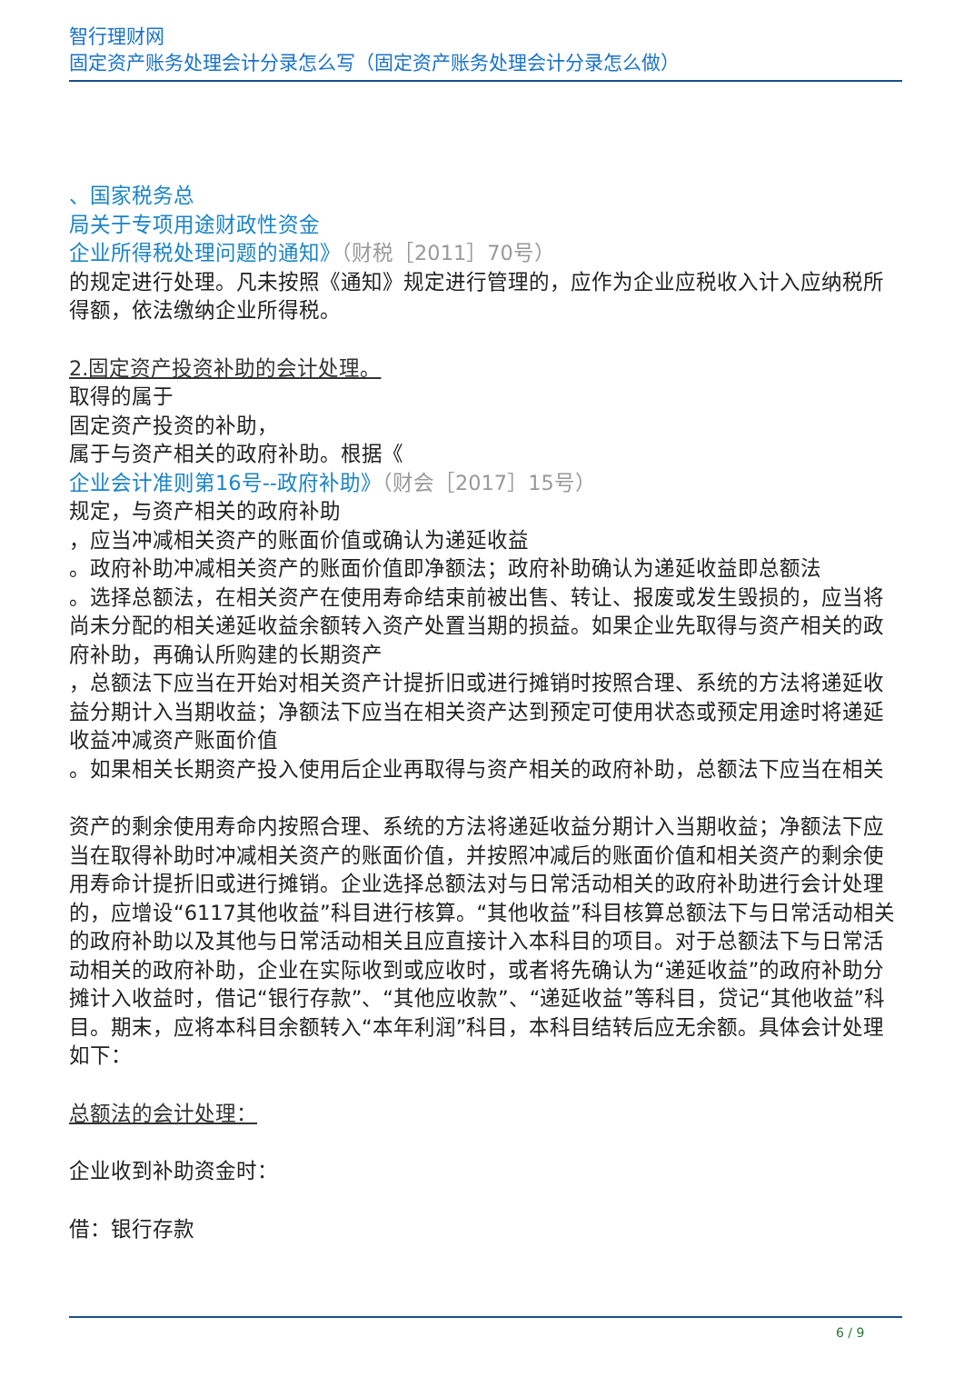智行理财网
固定资产账务处理会计分录怎么写（固定资产账务处理会计分录怎么做）
、国家税务总
局关于专项用途财政性资金
企业所得税处理问题的通知》（财税［2011］70号）
的规定进行处理。凡未按照《通知》规定进行管理的，应作为企业应税收入计入应纳税所得额，依法缴纳企业所得税。
2.固定资产投资补助的会计处理。
取得的属于
固定资产投资的补助，
属于与资产相关的政府补助。根据《
企业会计准则第16号--政府补助》（财会［2017］15号）
规定，与资产相关的政府补助
，应当冲减相关资产的账面价值或确认为递延收益
。政府补助冲减相关资产的账面价值即净额法；政府补助确认为递延收益即总额法
。选择总额法，在相关资产在使用寿命结束前被出售、转让、报废或发生毁损的，应当将尚未分配的相关递延收益余额转入资产处置当期的损益。如果企业先取得与资产相关的政府补助，再确认所购建的长期资产
，总额法下应当在开始对相关资产计提折旧或进行摊销时按照合理、系统的方法将递延收益分期计入当期收益；净额法下应当在相关资产达到预定可使用状态或预定用途时将递延收益冲减资产账面价值
。如果相关长期资产投入使用后企业再取得与资产相关的政府补助，总额法下应当在相关
资产的剩余使用寿命内按照合理、系统的方法将递延收益分期计入当期收益；净额法下应当在取得补助时冲减相关资产的账面价值，并按照冲减后的账面价值和相关资产的剩余使用寿命计提折旧或进行摊销。企业选择总额法对与日常活动相关的政府补助进行会计处理的，应增设“6117其他收益”科目进行核算。“其他收益”科目核算总额法下与日常活动相关的政府补助以及其他与日常活动相关且应直接计入本科目的项目。对于总额法下与日常活动相关的政府补助，企业在实际收到或应收时，或者将先确认为“递延收益”的政府补助分摊计入收益时，借记“银行存款”、“其他应收款”、“递延收益”等科目，贷记“其他收益”科目。期末，应将本科目余额转入“本年利润”科目，本科目结转后应无余额。具体会计处理如下：
总额法的会计处理：
企业收到补助资金时：
借：银行存款
6 / 9